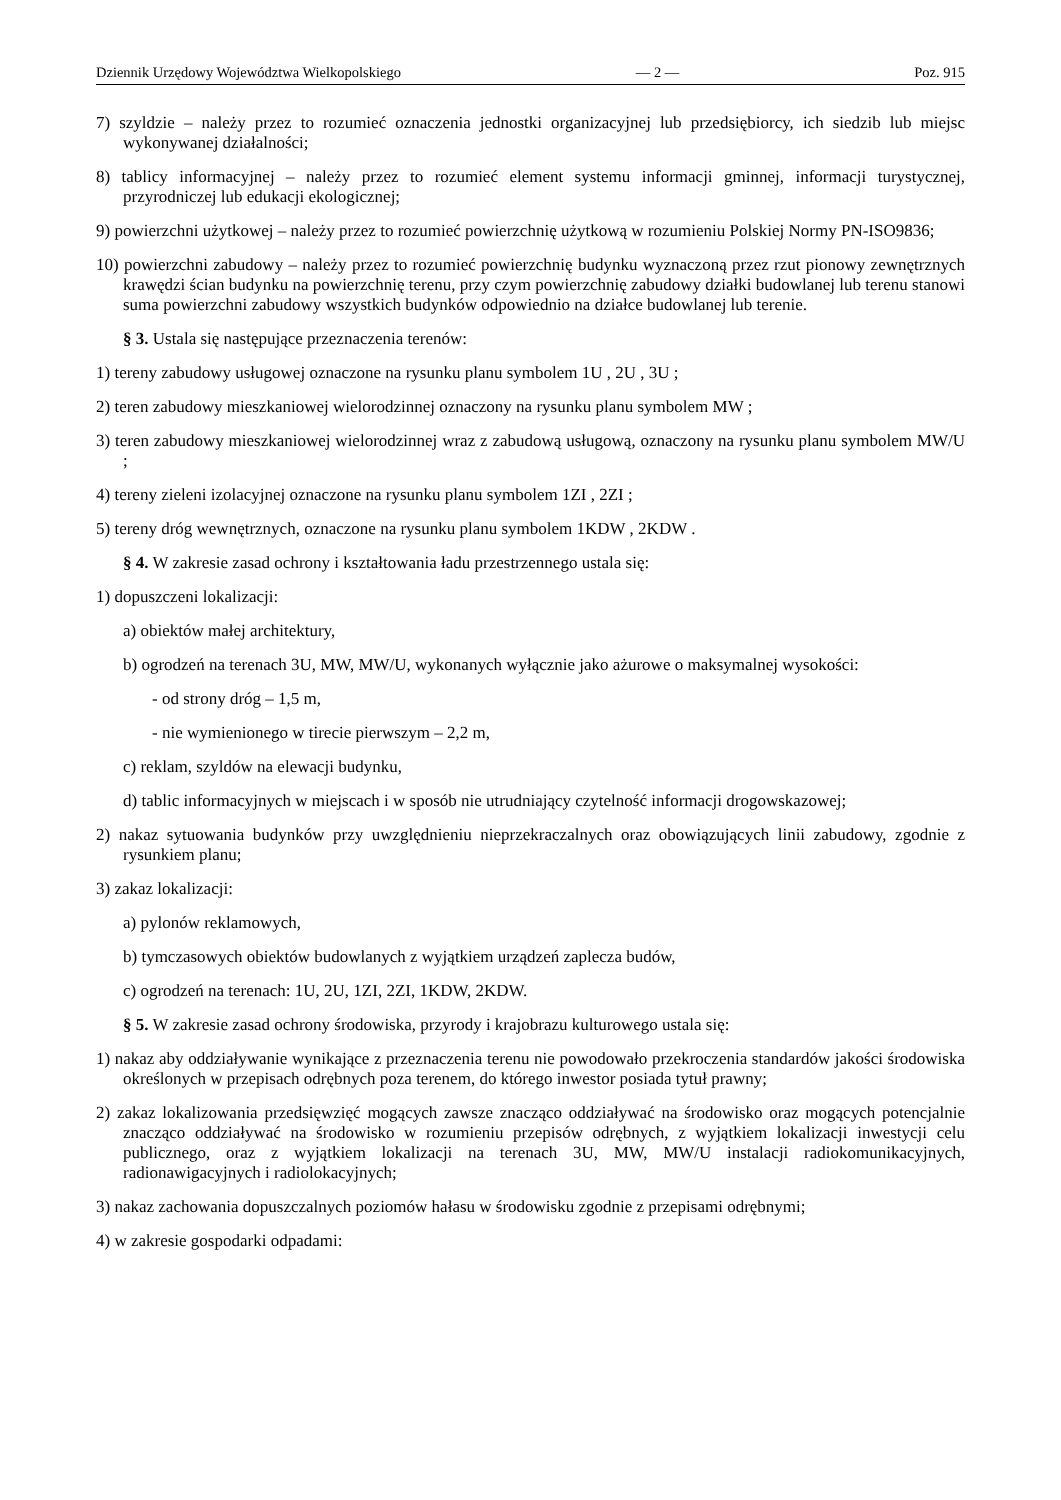Dziennik Urzędowy Województwa Wielkopolskiego — 2 — Poz. 915
7) szyldzie – należy przez to rozumieć oznaczenia jednostki organizacyjnej lub przedsiębiorcy, ich siedzib lub miejsc wykonywanej działalności;
8) tablicy informacyjnej – należy przez to rozumieć element systemu informacji gminnej, informacji turystycznej, przyrodniczej lub edukacji ekologicznej;
9) powierzchni użytkowej – należy przez to rozumieć powierzchnię użytkową w rozumieniu Polskiej Normy PN-ISO9836;
10) powierzchni zabudowy – należy przez to rozumieć powierzchnię budynku wyznaczoną przez rzut pionowy zewnętrznych krawędzi ścian budynku na powierzchnię terenu, przy czym powierzchnię zabudowy działki budowlanej lub terenu stanowi suma powierzchni zabudowy wszystkich budynków odpowiednio na działce budowlanej lub terenie.
§ 3. Ustala się następujące przeznaczenia terenów:
1) tereny zabudowy usługowej oznaczone na rysunku planu symbolem 1U , 2U , 3U ;
2) teren zabudowy mieszkaniowej wielorodzinnej oznaczony na rysunku planu symbolem MW ;
3) teren zabudowy mieszkaniowej wielorodzinnej wraz z zabudową usługową, oznaczony na rysunku planu symbolem MW/U ;
4) tereny zieleni izolacyjnej oznaczone na rysunku planu symbolem 1ZI , 2ZI ;
5) tereny dróg wewnętrznych, oznaczone na rysunku planu symbolem 1KDW , 2KDW .
§ 4. W zakresie zasad ochrony i kształtowania ładu przestrzennego ustala się:
1) dopuszczeni lokalizacji:
a) obiektów małej architektury,
b) ogrodzeń na terenach 3U, MW, MW/U, wykonanych wyłącznie jako ażurowe o maksymalnej wysokości:
- od strony dróg – 1,5 m,
- nie wymienionego w tirecie pierwszym – 2,2 m,
c) reklam, szyldów na elewacji budynku,
d) tablic informacyjnych w miejscach i w sposób nie utrudniający czytelność informacji drogowskazowej;
2) nakaz sytuowania budynków przy uwzględnieniu nieprzekraczalnych oraz obowiązujących linii zabudowy, zgodnie z rysunkiem planu;
3) zakaz lokalizacji:
a) pylonów reklamowych,
b) tymczasowych obiektów budowlanych z wyjątkiem urządzeń zaplecza budów,
c) ogrodzeń na terenach: 1U, 2U, 1ZI, 2ZI, 1KDW, 2KDW.
§ 5. W zakresie zasad ochrony środowiska, przyrody i krajobrazu kulturowego ustala się:
1) nakaz aby oddziaływanie wynikające z przeznaczenia terenu nie powodowało przekroczenia standardów jakości środowiska określonych w przepisach odrębnych poza terenem, do którego inwestor posiada tytuł prawny;
2) zakaz lokalizowania przedsięwzięć mogących zawsze znacząco oddziaływać na środowisko oraz mogących potencjalnie znacząco oddziaływać na środowisko w rozumieniu przepisów odrębnych, z wyjątkiem lokalizacji inwestycji celu publicznego, oraz z wyjątkiem lokalizacji na terenach 3U, MW, MW/U instalacji radiokomunikacyjnych, radionawigacyjnych i radiolokacyjnych;
3) nakaz zachowania dopuszczalnych poziomów hałasu w środowisku zgodnie z przepisami odrębnymi;
4) w zakresie gospodarki odpadami: